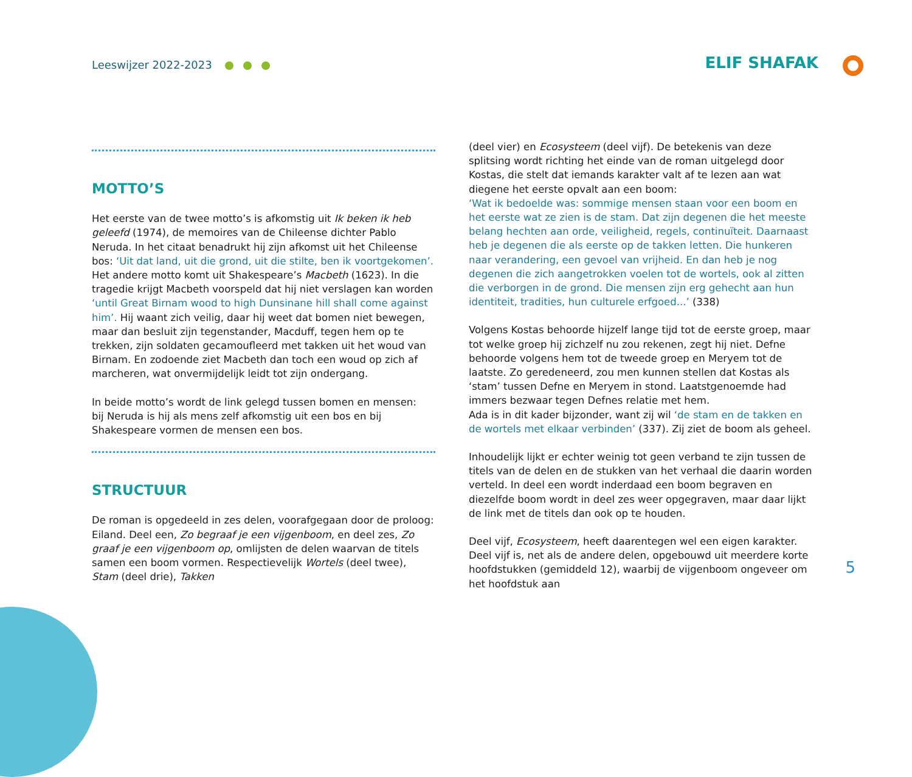Leeswijzer 2022-2023
ELIF SHAFAK
MOTTO’S
Het eerste van de twee motto’s is afkomstig uit Ik beken ik heb geleefd (1974), de memoires van de Chileense dichter Pablo Neruda. In het citaat benadrukt hij zijn afkomst uit het Chileense bos: ‘Uit dat land, uit die grond, uit die stilte, ben ik voortgekomen’.
Het andere motto komt uit Shakespeare’s Macbeth (1623). In die tragedie krijgt Macbeth voorspeld dat hij niet verslagen kan worden ‘until Great Birnam wood to high Dunsinane hill shall come against him’. Hij waant zich veilig, daar hij weet dat bomen niet bewegen, maar dan besluit zijn tegenstander, Macduff, tegen hem op te trekken, zijn soldaten gecamoufleerd met takken uit het woud van Birnam. En zodoende ziet Macbeth dan toch een woud op zich af marcheren, wat onvermijdelijk leidt tot zijn ondergang.
In beide motto’s wordt de link gelegd tussen bomen en mensen:
bij Neruda is hij als mens zelf afkomstig uit een bos en bij Shakespeare vormen de mensen een bos.
STRUCTUUR
De roman is opgedeeld in zes delen, voorafgegaan door de proloog: Eiland. Deel een, Zo begraaf je een vijgenboom, en deel zes, Zo graaf je een vijgenboom op, omlijsten de delen waarvan de titels samen een boom vormen. Respectievelijk Wortels (deel twee), Stam (deel drie), Takken
(deel vier) en Ecosysteem (deel vijf). De betekenis van deze splitsing wordt richting het einde van de roman uitgelegd door Kostas, die stelt dat iemands karakter valt af te lezen aan wat diegene het eerste opvalt aan een boom:
‘Wat ik bedoelde was: sommige mensen staan voor een boom en het eerste wat ze zien is de stam. Dat zijn degenen die het meeste belang hechten aan orde, veiligheid, regels, continuïteit. Daarnaast heb je degenen die als eerste op de takken letten. Die hunkeren naar verandering, een gevoel van vrijheid. En dan heb je nog degenen die zich aangetrokken voelen tot de wortels, ook al zitten die verborgen in de grond. Die mensen zijn erg gehecht aan hun identiteit, tradities, hun culturele erfgoed...’ (338)
Volgens Kostas behoorde hijzelf lange tijd tot de eerste groep, maar tot welke groep hij zichzelf nu zou rekenen, zegt hij niet. Defne behoorde volgens hem tot de tweede groep en Meryem tot de laatste. Zo geredeneerd, zou men kunnen stellen dat Kostas als ‘stam’ tussen Defne en Meryem in stond. Laatstgenoemde had immers bezwaar tegen Defnes relatie met hem.
Ada is in dit kader bijzonder, want zij wil ‘de stam en de takken en de wortels met elkaar verbinden’ (337). Zij ziet de boom als geheel.
Inhoudelijk lijkt er echter weinig tot geen verband te zijn tussen de titels van de delen en de stukken van het verhaal die daarin worden verteld. In deel een wordt inderdaad een boom begraven en diezelfde boom wordt in deel zes weer opgegraven, maar daar lijkt de link met de titels dan ook op te houden.
Deel vijf, Ecosysteem, heeft daarentegen wel een eigen karakter. Deel vijf is, net als de andere delen, opgebouwd uit meerdere korte hoofdstukken (gemiddeld 12), waarbij de vijgenboom ongeveer om het hoofdstuk aan
5